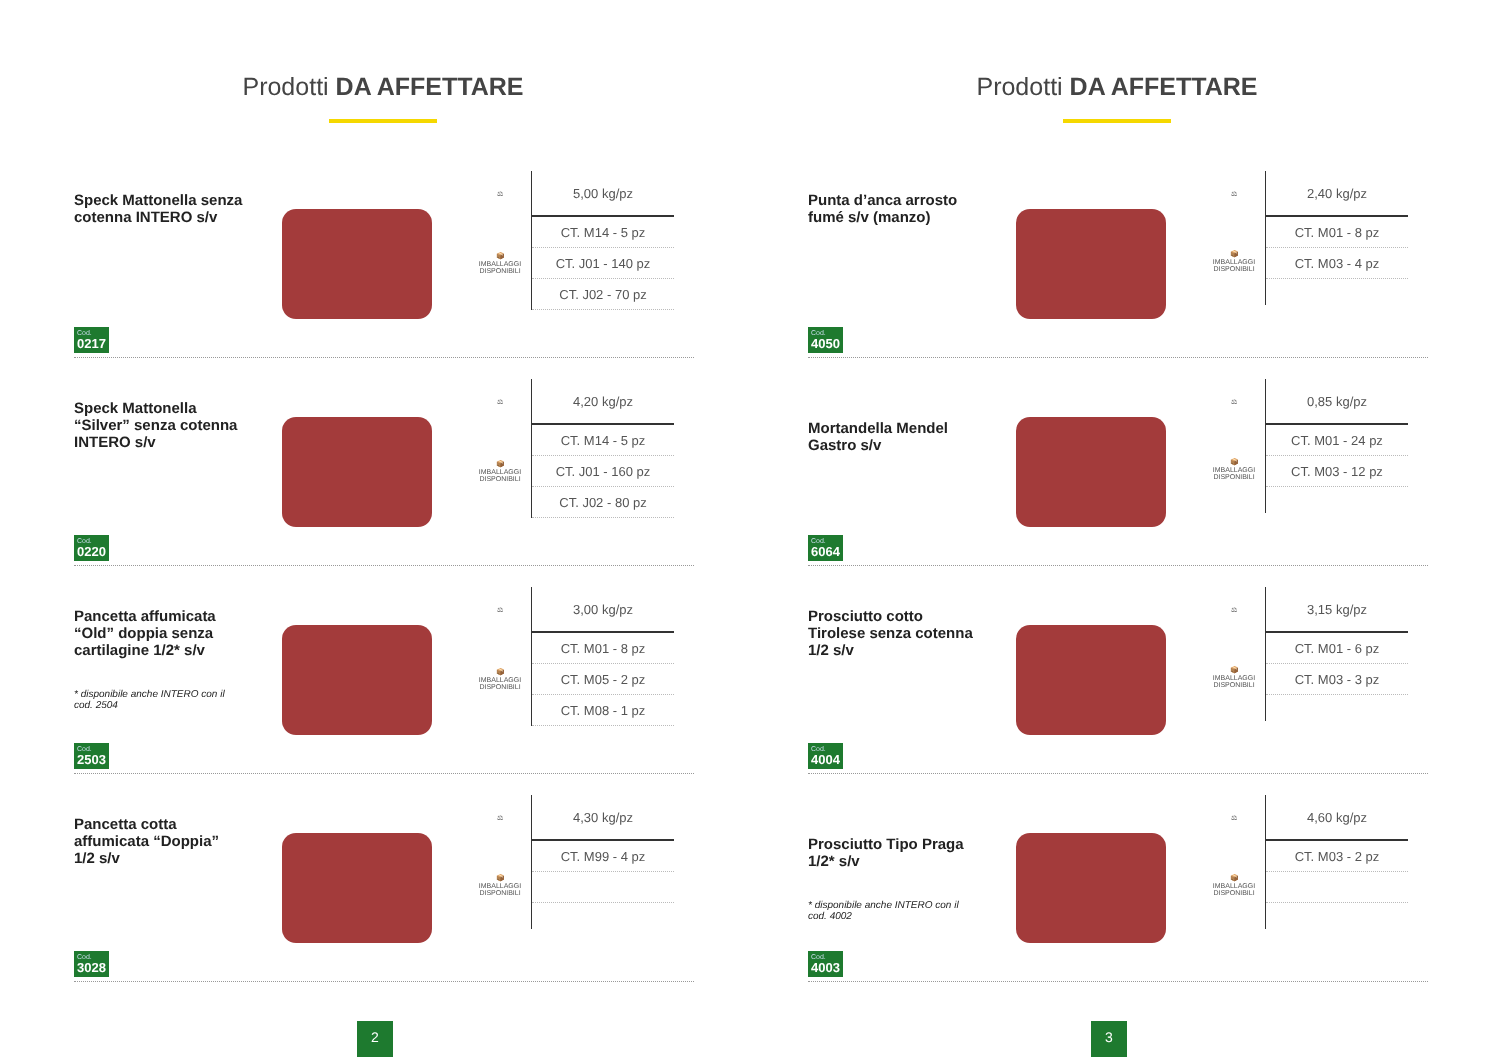Prodotti DA AFFETTARE
Speck Mattonella senza cotenna INTERO s/v
Cod.
0217
| ⚖ | 5,00 kg/pz |
| 📦 IMBALLAGGI DISPONIBILI | CT. M14 - 5 pz |
| | CT. J01 - 140 pz |
| | CT. J02 - 70 pz |
Speck Mattonella “Silver” senza cotenna INTERO s/v
Cod.
0220
| ⚖ | 4,20 kg/pz |
| 📦 IMBALLAGGI DISPONIBILI | CT. M14 - 5 pz |
| | CT. J01 - 160 pz |
| | CT. J02 - 80 pz |
Pancetta affumicata “Old” doppia senza cartilagine 1/2* s/v
* disponibile anche INTERO con il cod. 2504
Cod.
2503
| ⚖ | 3,00 kg/pz |
| 📦 IMBALLAGGI DISPONIBILI | CT. M01 - 8 pz |
| | CT. M05 - 2 pz |
| | CT. M08 - 1 pz |
Pancetta cotta affumicata “Doppia” 1/2 s/v
Cod.
3028
| ⚖ | 4,30 kg/pz |
| 📦 IMBALLAGGI DISPONIBILI | CT. M99 - 4 pz |
2
Prodotti DA AFFETTARE
Punta d’anca arrosto fumé s/v (manzo)
Cod.
4050
| ⚖ | 2,40 kg/pz |
| 📦 IMBALLAGGI DISPONIBILI | CT. M01 - 8 pz |
| | CT. M03 - 4 pz |
Mortandella Mendel Gastro s/v
Cod.
6064
| ⚖ | 0,85 kg/pz |
| 📦 IMBALLAGGI DISPONIBILI | CT. M01 - 24 pz |
| | CT. M03 - 12 pz |
Prosciutto cotto Tirolese senza cotenna 1/2 s/v
Cod.
4004
| ⚖ | 3,15 kg/pz |
| 📦 IMBALLAGGI DISPONIBILI | CT. M01 - 6 pz |
| | CT. M03 - 3 pz |
Prosciutto Tipo Praga 1/2* s/v
* disponibile anche INTERO con il cod. 4002
Cod.
4003
| ⚖ | 4,60 kg/pz |
| 📦 IMBALLAGGI DISPONIBILI | CT. M03 - 2 pz |
3